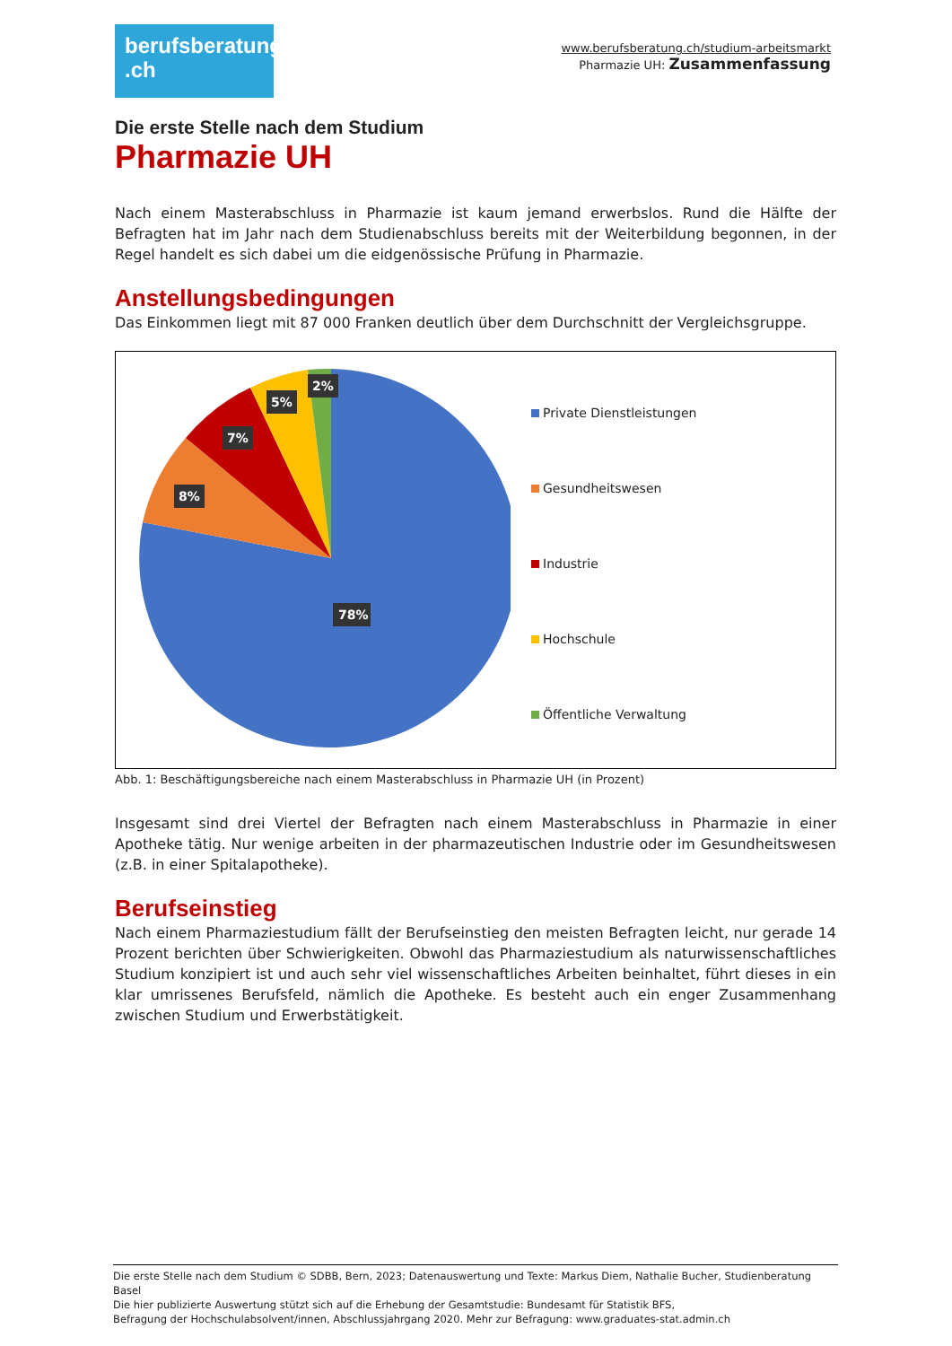berufsberatung
.ch
www.berufsberatung.ch/studium-arbeitsmarkt
Pharmazie UH: Zusammenfassung
Die erste Stelle nach dem Studium
Pharmazie UH
Nach einem Masterabschluss in Pharmazie ist kaum jemand erwerbslos. Rund die Hälfte der Befragten hat im Jahr nach dem Studienabschluss bereits mit der Weiterbildung begonnen, in der Regel handelt es sich dabei um die eidgenössische Prüfung in Pharmazie.
Anstellungsbedingungen
Das Einkommen liegt mit 87 000 Franken deutlich über dem Durchschnitt der Vergleichsgruppe.
78%
8%
7%
5%
2%
Private Dienstleistungen
Gesundheitswesen
Industrie
Hochschule
Öffentliche Verwaltung
Abb. 1: Beschäftigungsbereiche nach einem Masterabschluss in Pharmazie UH (in Prozent)
Insgesamt sind drei Viertel der Befragten nach einem Masterabschluss in Pharmazie in einer Apotheke tätig. Nur wenige arbeiten in der pharmazeutischen Industrie oder im Gesundheitswesen (z.B. in einer Spitalapotheke).
Berufseinstieg
Nach einem Pharmaziestudium fällt der Berufseinstieg den meisten Befragten leicht, nur gerade 14 Prozent berichten über Schwierigkeiten. Obwohl das Pharmaziestudium als naturwissenschaftliches Studium konzipiert ist und auch sehr viel wissenschaftliches Arbeiten beinhaltet, führt dieses in ein klar umrissenes Berufsfeld, nämlich die Apotheke. Es besteht auch ein enger Zusammenhang zwischen Studium und Erwerbstätigkeit.
Die erste Stelle nach dem Studium © SDBB, Bern, 2023; Datenauswertung und Texte: Markus Diem, Nathalie Bucher, Studienberatung Basel
Die hier publizierte Auswertung stützt sich auf die Erhebung der Gesamtstudie: Bundesamt für Statistik BFS,
Befragung der Hochschulabsolvent/innen, Abschlussjahrgang 2020. Mehr zur Befragung: www.graduates-stat.admin.ch